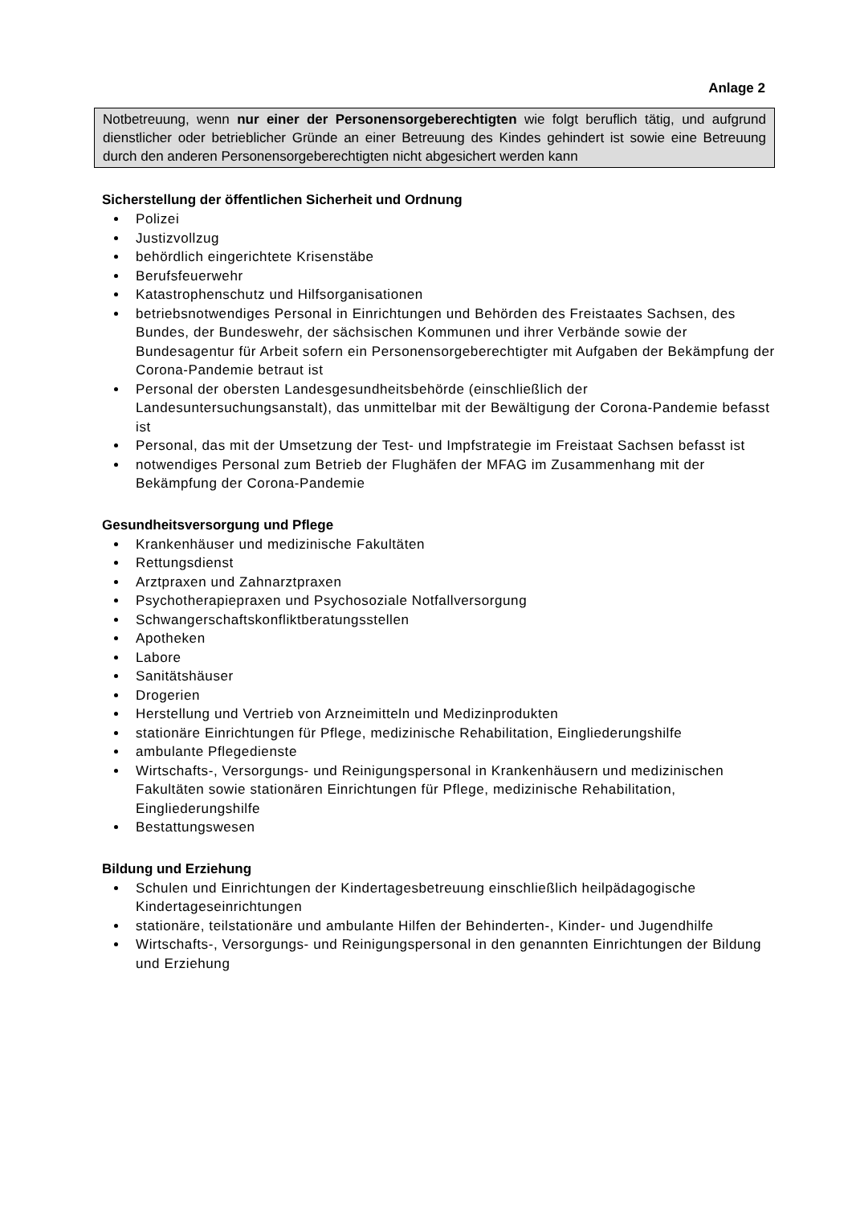Anlage 2
Notbetreuung, wenn nur einer der Personensorgeberechtigten wie folgt beruflich tätig, und aufgrund dienstlicher oder betrieblicher Gründe an einer Betreuung des Kindes gehindert ist sowie eine Betreuung durch den anderen Personensorgeberechtigten nicht abgesichert werden kann
Sicherstellung der öffentlichen Sicherheit und Ordnung
Polizei
Justizvollzug
behördlich eingerichtete Krisenstäbe
Berufsfeuerwehr
Katastrophenschutz und Hilfsorganisationen
betriebsnotwendiges Personal in Einrichtungen und Behörden des Freistaates Sachsen, des Bundes, der Bundeswehr, der sächsischen Kommunen und ihrer Verbände sowie der Bundesagentur für Arbeit sofern ein Personensorgeberechtigter mit Aufgaben der Bekämpfung der Corona-Pandemie betraut ist
Personal der obersten Landesgesundheitsbehörde (einschließlich der Landesuntersuchungsanstalt), das unmittelbar mit der Bewältigung der Corona-Pandemie befasst ist
Personal, das mit der Umsetzung der Test- und Impfstrategie im Freistaat Sachsen befasst ist
notwendiges Personal zum Betrieb der Flughäfen der MFAG im Zusammenhang mit der Bekämpfung der Corona-Pandemie
Gesundheitsversorgung und Pflege
Krankenhäuser und medizinische Fakultäten
Rettungsdienst
Arztpraxen und Zahnarztpraxen
Psychotherapiepraxen und Psychosoziale Notfallversorgung
Schwangerschaftskonfliktberatungsstellen
Apotheken
Labore
Sanitätshäuser
Drogerien
Herstellung und Vertrieb von Arzneimitteln und Medizinprodukten
stationäre Einrichtungen für Pflege, medizinische Rehabilitation, Eingliederungshilfe
ambulante Pflegedienste
Wirtschafts-, Versorgungs- und Reinigungspersonal in Krankenhäusern und medizinischen Fakultäten sowie stationären Einrichtungen für Pflege, medizinische Rehabilitation, Eingliederungshilfe
Bestattungswesen
Bildung und Erziehung
Schulen und Einrichtungen der Kindertagesbetreuung einschließlich heilpädagogische Kindertageseinrichtungen
stationäre, teilstationäre und ambulante Hilfen der Behinderten-, Kinder- und Jugendhilfe
Wirtschafts-, Versorgungs- und Reinigungspersonal in den genannten Einrichtungen der Bildung und Erziehung